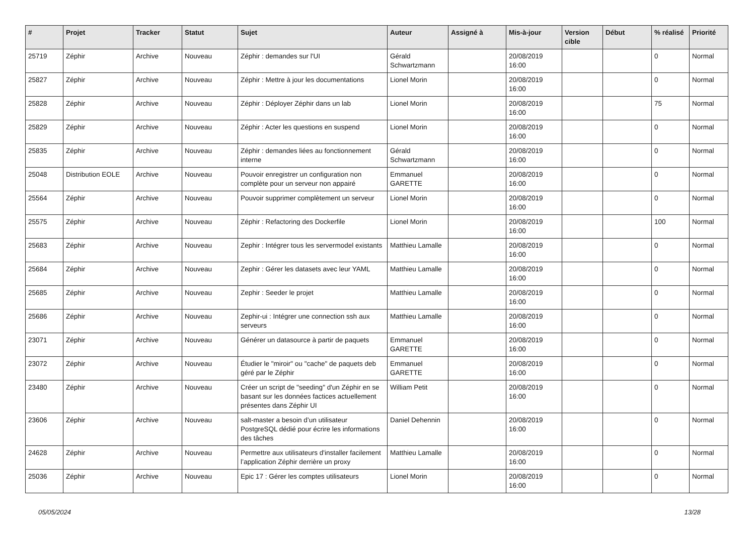| # | Projet | Tracker | Statut | Sujet | Auteur | Assigné à | Mis-à-jour | Version cible | Début | % réalisé | Priorité |
| --- | --- | --- | --- | --- | --- | --- | --- | --- | --- | --- | --- |
| 25719 | Zéphir | Archive | Nouveau | Zéphir : demandes sur l'UI | Gérald Schwartzmann | | 20/08/2019 16:00 | | | 0 | Normal |
| 25827 | Zéphir | Archive | Nouveau | Zéphir : Mettre à jour les documentations | Lionel Morin | | 20/08/2019 16:00 | | | 0 | Normal |
| 25828 | Zéphir | Archive | Nouveau | Zéphir : Déployer Zéphir dans un lab | Lionel Morin | | 20/08/2019 16:00 | | | 75 | Normal |
| 25829 | Zéphir | Archive | Nouveau | Zéphir : Acter les questions en suspend | Lionel Morin | | 20/08/2019 16:00 | | | 0 | Normal |
| 25835 | Zéphir | Archive | Nouveau | Zéphir : demandes liées au fonctionnement interne | Gérald Schwartzmann | | 20/08/2019 16:00 | | | 0 | Normal |
| 25048 | Distribution EOLE | Archive | Nouveau | Pouvoir enregistrer un configuration non complète pour un serveur non appairé | Emmanuel GARETTE | | 20/08/2019 16:00 | | | 0 | Normal |
| 25564 | Zéphir | Archive | Nouveau | Pouvoir supprimer complètement un serveur | Lionel Morin | | 20/08/2019 16:00 | | | 0 | Normal |
| 25575 | Zéphir | Archive | Nouveau | Zéphir : Refactoring des Dockerfile | Lionel Morin | | 20/08/2019 16:00 | | | 100 | Normal |
| 25683 | Zéphir | Archive | Nouveau | Zephir : Intégrer tous les servermodel existants | Matthieu Lamalle | | 20/08/2019 16:00 | | | 0 | Normal |
| 25684 | Zéphir | Archive | Nouveau | Zephir : Gérer les datasets avec leur YAML | Matthieu Lamalle | | 20/08/2019 16:00 | | | 0 | Normal |
| 25685 | Zéphir | Archive | Nouveau | Zephir : Seeder le projet | Matthieu Lamalle | | 20/08/2019 16:00 | | | 0 | Normal |
| 25686 | Zéphir | Archive | Nouveau | Zephir-ui : Intégrer une connection ssh aux serveurs | Matthieu Lamalle | | 20/08/2019 16:00 | | | 0 | Normal |
| 23071 | Zéphir | Archive | Nouveau | Générer un datasource à partir de paquets | Emmanuel GARETTE | | 20/08/2019 16:00 | | | 0 | Normal |
| 23072 | Zéphir | Archive | Nouveau | Étudier le "miroir" ou "cache" de paquets deb géré par le Zéphir | Emmanuel GARETTE | | 20/08/2019 16:00 | | | 0 | Normal |
| 23480 | Zéphir | Archive | Nouveau | Créer un script de "seeding" d'un Zéphir en se basant sur les données factices actuellement présentes dans Zéphir UI | William Petit | | 20/08/2019 16:00 | | | 0 | Normal |
| 23606 | Zéphir | Archive | Nouveau | salt-master a besoin d’un utilisateur PostgreSQL dédié pour écrire les informations des tâches | Daniel Dehennin | | 20/08/2019 16:00 | | | 0 | Normal |
| 24628 | Zéphir | Archive | Nouveau | Permettre aux utilisateurs d'installer facilement l’application Zéphir derrière un proxy | Matthieu Lamalle | | 20/08/2019 16:00 | | | 0 | Normal |
| 25036 | Zéphir | Archive | Nouveau | Epic 17 : Gérer les comptes utilisateurs | Lionel Morin | | 20/08/2019 16:00 | | | 0 | Normal |
05/05/2024 13/28